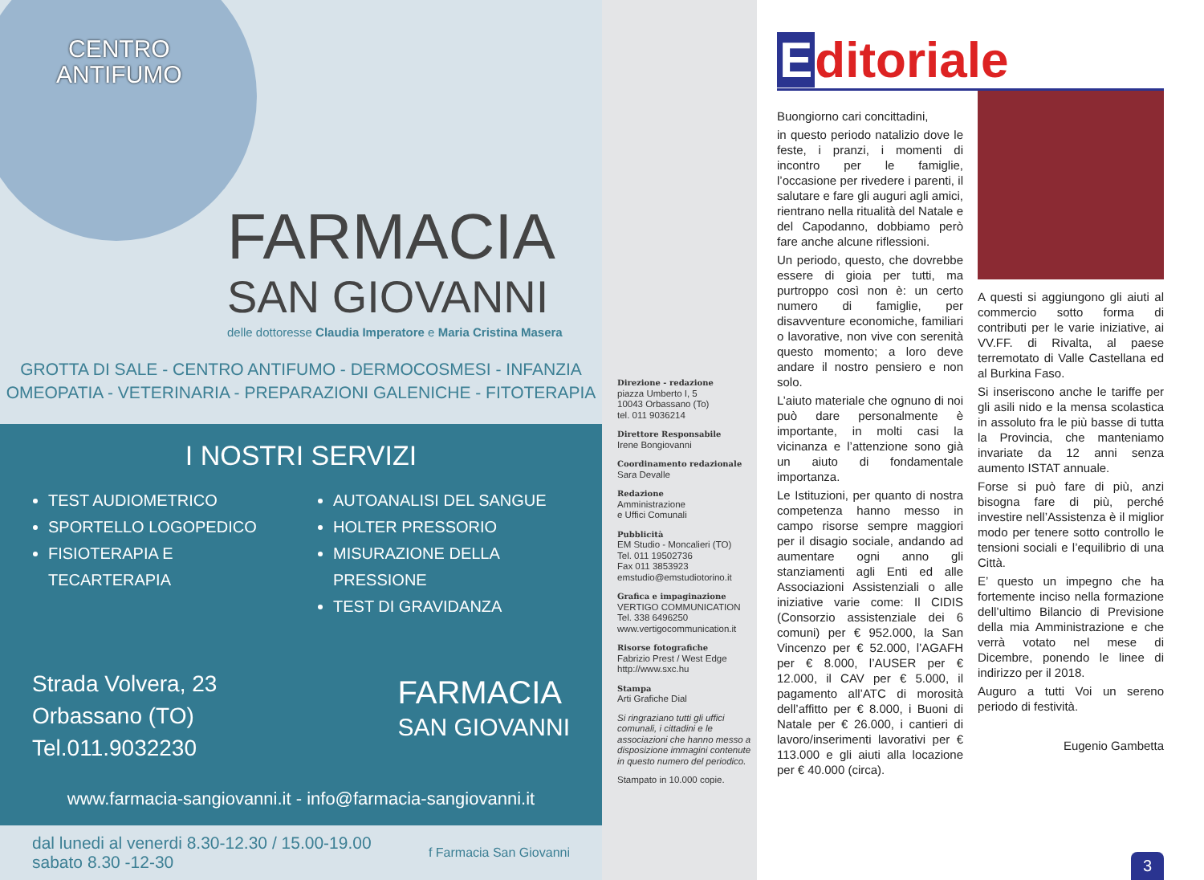CENTRO
ANTIFUMO
FARMACIA
SAN GIOVANNI
delle dottoresse Claudia Imperatore e Maria Cristina Masera
GROTTA DI SALE - CENTRO ANTIFUMO - DERMOCOSMESI - INFANZIA
OMEOPATIA - VETERINARIA - PREPARAZIONI GALENICHE - FITOTERAPIA
I NOSTRI SERVIZI
TEST AUDIOMETRICO
SPORTELLO LOGOPEDICO
FISIOTERAPIA E TECARTERAPIA
AUTOANALISI DEL SANGUE
HOLTER PRESSORIO
MISURAZIONE DELLA PRESSIONE
TEST DI GRAVIDANZA
Strada Volvera, 23
Orbassano (TO)
Tel.011.9032230
FARMACIA
SAN GIOVANNI
www.farmacia-sangiovanni.it - info@farmacia-sangiovanni.it
dal lunedi al venerdi 8.30-12.30 / 15.00-19.00
sabato 8.30 -12-30
f Farmacia San Giovanni
Direzione - redazione
piazza Umberto I, 5
10043 Orbassano (To)
tel. 011 9036214
Direttore Responsabile
Irene Bongiovanni
Coordinamento redazionale
Sara Devalle
Redazione
Amministrazione
e Uffici Comunali
Pubblicità
EM Studio - Moncalieri (TO)
Tel. 011 19502736
Fax 011 3853923
emstudio@emstudiotorino.it
Grafica e impaginazione
VERTIGO COMMUNICATION
Tel. 338 6496250
www.vertigocommunication.it
Risorse fotografiche
Fabrizio Prest / West Edge
http://www.sxc.hu
Stampa
Arti Grafiche Dial
Si ringraziano tutti gli uffici comunali, i cittadini e le associazioni che hanno messo a disposizione immagini contenute in questo numero del periodico.
Stampato in 10.000 copie.
Editoriale
Buongiorno cari concittadini,
in questo periodo natalizio dove le feste, i pranzi, i momenti di incontro per le famiglie, l’occasione per rivedere i parenti, il salutare e fare gli auguri agli amici, rientrano nella ritualità del Natale e del Capodanno, dobbiamo però fare anche alcune riflessioni.
Un periodo, questo, che dovrebbe essere di gioia per tutti, ma purtroppo così non è: un certo numero di famiglie, per disavventure economiche, familiari o lavorative, non vive con serenità questo momento; a loro deve andare il nostro pensiero e non solo.
L’aiuto materiale che ognuno di noi può dare personalmente è importante, in molti casi la vicinanza e l’attenzione sono già un aiuto di fondamentale importanza.
Le Istituzioni, per quanto di nostra competenza hanno messo in campo risorse sempre maggiori per il disagio sociale, andando ad aumentare ogni anno gli stanziamenti agli Enti ed alle Associazioni Assistenziali o alle iniziative varie come: Il CIDIS (Consorzio assistenziale dei 6 comuni) per € 952.000, la San Vincenzo per € 52.000, l’AGAFH per € 8.000, l’AUSER per € 12.000, il CAV per € 5.000, il pagamento all’ATC di morosità dell’affitto per € 8.000, i Buoni di Natale per € 26.000, i cantieri di lavoro/inserimenti lavorativi per € 113.000 e gli aiuti alla locazione per € 40.000 (circa).
A questi si aggiungono gli aiuti al commercio sotto forma di contributi per le varie iniziative, ai VV.FF. di Rivalta, al paese terremotato di Valle Castellana ed al Burkina Faso.
Si inseriscono anche le tariffe per gli asili nido e la mensa scolastica in assoluto fra le più basse di tutta la Provincia, che manteniamo invariate da 12 anni senza aumento ISTAT annuale.
Forse si può fare di più, anzi bisogna fare di più, perché investire nell’Assistenza è il miglior modo per tenere sotto controllo le tensioni sociali e l’equilibrio di una Città.
E’ questo un impegno che ha fortemente inciso nella formazione dell’ultimo Bilancio di Previsione della mia Amministrazione e che verrà votato nel mese di Dicembre, ponendo le linee di indirizzo per il 2018.
Auguro a tutti Voi un sereno periodo di festività.
Eugenio Gambetta
3